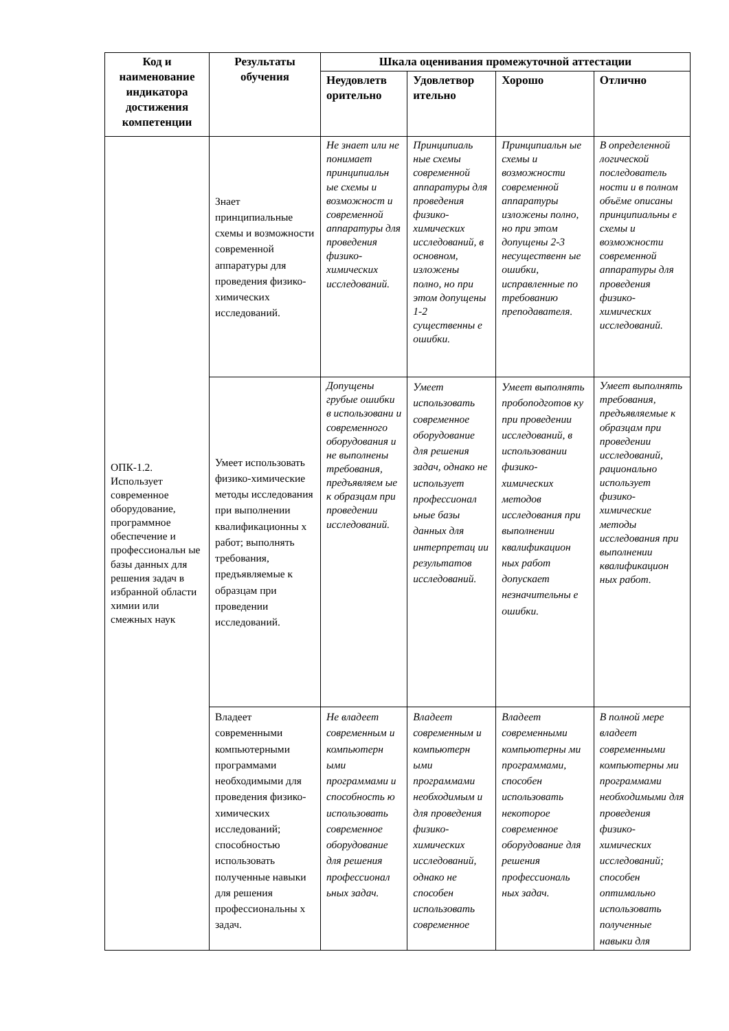| Код и наименование индикатора достижения компетенции | Результаты обучения | Шкала оценивания промежуточной аттестации | | | |
| --- | --- | --- | --- | --- | --- |
| | | Неудовлетв орительно | Удовлетвор ительно | Хорошо | Отлично |
| ОПК-1.2. Использует современное оборудование, программное обеспечение и профессиональн ые базы данных для решения задач в избранной области химии или смежных наук | Знает принципиальные схемы и возможности современной аппаратуры для проведения физико-химических исследований. | Не знает или не понимает принципиальн ые схемы и возможност и современной аппаратуры для проведения физико-химических исследований. | Принципиаль ные схемы современной аппаратуры для проведения физико-химических исследований, в основном, изложены полно, но при этом допущены 1-2 существенны е ошибки. | Принципиальн ые схемы и возможности современной аппаратуры изложены полно, но при этом допущены 2-3 несущественн ые ошибки, исправленные по требованию преподавателя. | В определенной логической последователь ности и в полном объёме описаны принципиальны е схемы и возможности современной аппаратуры для проведения физико-химических исследований. |
| | Умеет использовать физико-химические методы исследования при выполнении квалификационны х работ; выполнять требования, предъявляемые к образцам при проведении исследований. | Допущены грубые ошибки в использовани и современного оборудования и не выполнены требования, предъявляем ые к образцам при проведении исследований. | Умеет использовать современное оборудование для решения задач, однако не использует профессионал ьные базы данных для интерпретац ии результатов исследований. | Умеет выполнять пробоподготов ку при проведении исследований, в использовании физико-химических методов исследования при выполнении квалификацион ных работ допускает незначительны е ошибки. | Умеет выполнять требования, предъявляемые к образцам при проведении исследований, рационально использует физико-химические методы исследования при выполнении квалификацион ных работ. |
| | Владеет современными компьютерными программами необходимыми для проведения физико-химических исследований; способностью использовать полученные навыки для решения профессиональны х задач. | Не владеет современным и компьютерн ыми программами и способность ю использовать современное оборудование для решения профессионал ьных задач. | Владеет современным и компьютерн ыми программами необходимым и для проведения физико-химических исследований, однако не способен использовать современное | Владеет современными компьютерны ми программами, способен использовать некоторое современное оборудование для решения профессиональ ных задач. | В полной мере владеет современными компьютерны ми программами необходимыми для проведения физико-химических исследований; способен оптимально использовать полученные навыки для |